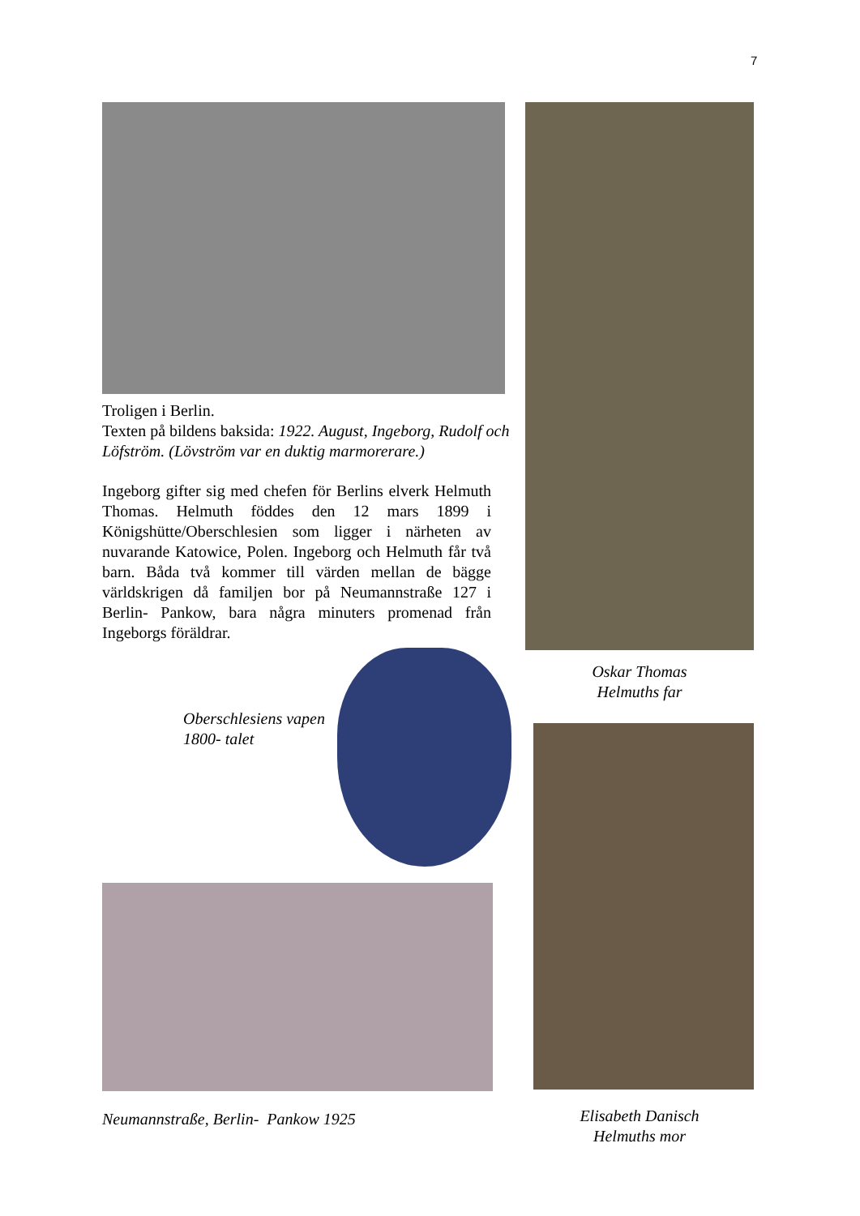7
Troligen i Berlin.
Texten på bildens baksida: 1922. August, Ingeborg, Rudolf och Löfström. (Lövström var en duktig marmorerare.)
Ingeborg gifter sig med chefen för Berlins elverk Helmuth Thomas. Helmuth föddes den 12 mars 1899 i Königshütte/Oberschlesien som ligger i närheten av nuvarande Katowice, Polen. Ingeborg och Helmuth får två barn. Båda två kommer till värden mellan de bägge världskrigen då familjen bor på Neumannstraße 127 i Berlin- Pankow, bara några minuters promenad från Ingeborgs föräldrar.
Oberschlesiens vapen 1800- talet
Neumannstraße, Berlin- Pankow 1925
Oskar Thomas
Helmuths far
Elisabeth Danisch
Helmuths mor